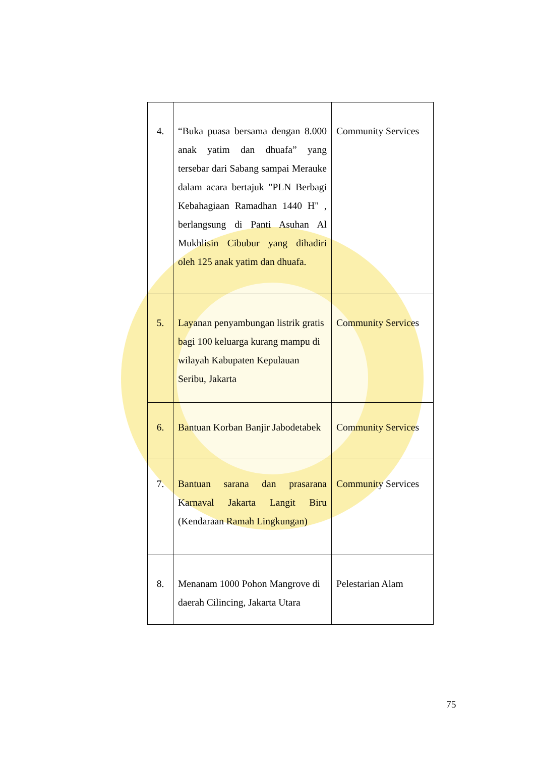| 4. | “Buka puasa bersama dengan 8.000 anak yatim dan dhuafa” yang tersebar dari Sabang sampai Merauke dalam acara bertajuk "PLN Berbagi Kebahagiaan Ramadhan 1440 H" , berlangsung di Panti Asuhan Al Mukhlisin Cibubur yang dihadiri oleh 125 anak yatim dan dhuafa. | Community Services |
| 5. | Layanan penyambungan listrik gratis bagi 100 keluarga kurang mampu di wilayah Kabupaten Kepulauan Seribu, Jakarta | Community Services |
| 6. | Bantuan Korban Banjir Jabodetabek | Community Services |
| 7. | Bantuan sarana dan prasarana Karnaval Jakarta Langit Biru (Kendaraan Ramah Lingkungan) | Community Services |
| 8. | Menanam 1000 Pohon Mangrove di daerah Cilincing, Jakarta Utara | Pelestarian Alam |
75